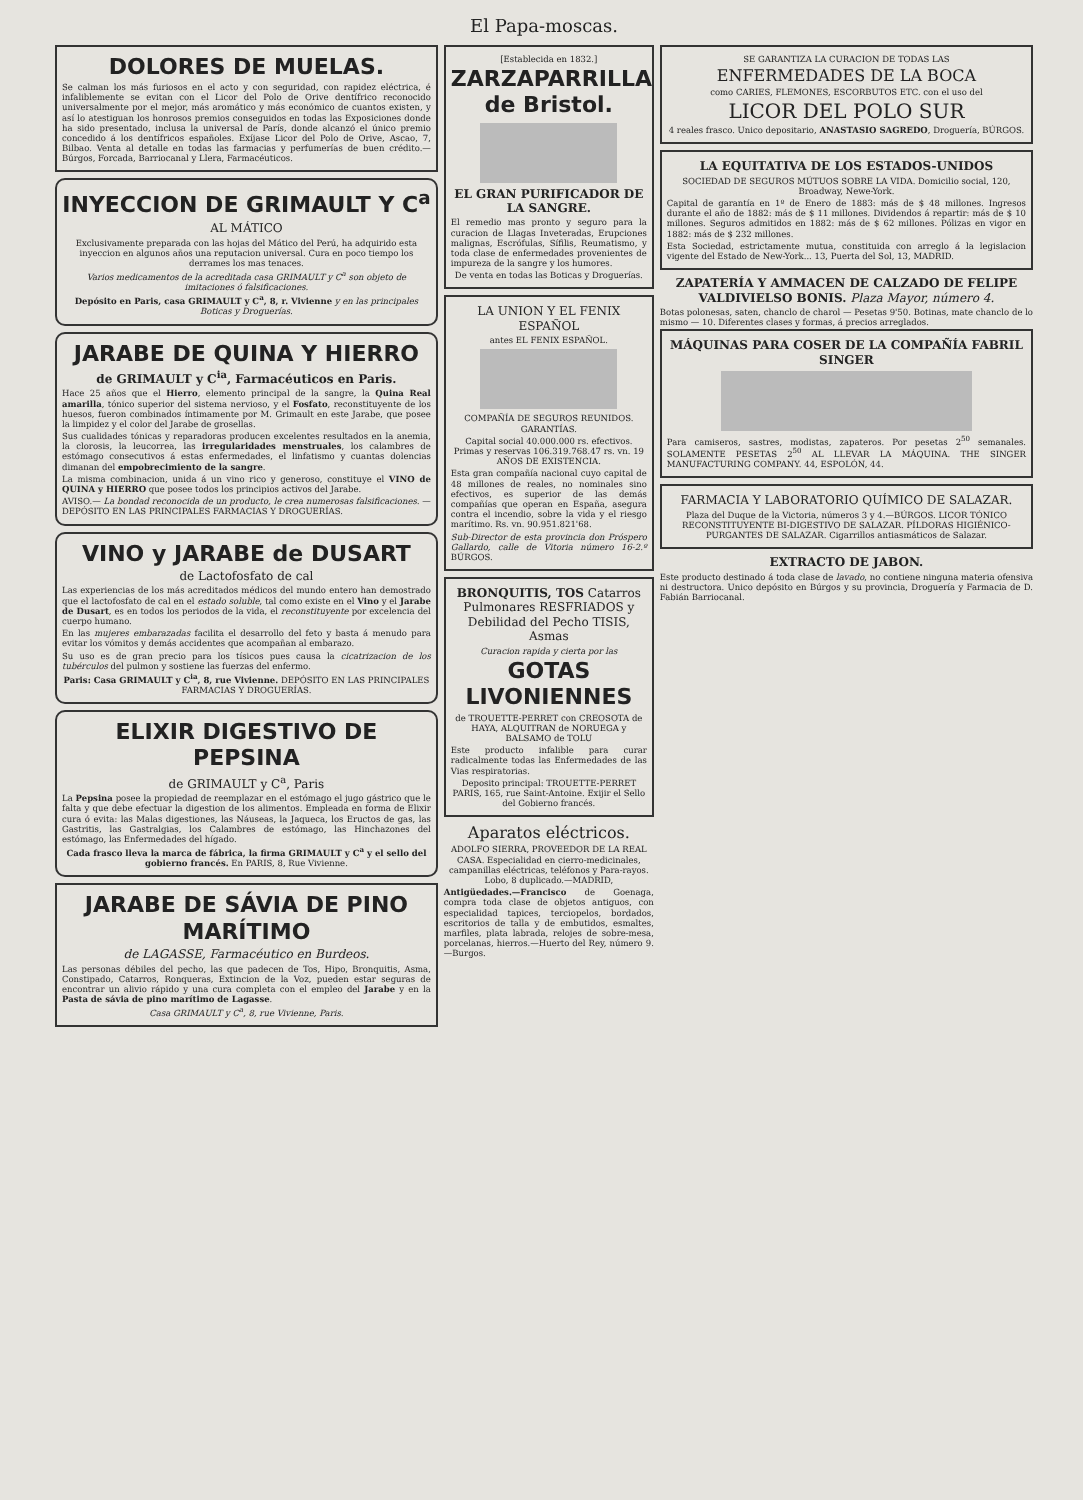El Papa-moscas.
DOLORES DE MUELAS.
Se calman los más furiosos en el acto y con seguridad, con rapidez eléctrica, é infaliblemente se evitan con el Licor del Polo de Orive dentífrico reconocido universalmente por el mejor, más aromático y más económico de cuantos existen, y así lo atestiguan los honrosos premios conseguidos en todas las Exposiciones donde ha sido presentado, inclusa la universal de París, donde alcanzó el único premio concedido á los dentífricos españoles. Exíjase Licor del Polo de Orive, Ascao, 7, Bilbao. Venta al detalle en todas las farmacias y perfumerías de buen crédito.—Búrgos, Forcada, Barriocanal y Llera, Farmacéuticos.
INYECCION DE GRIMAULT Y C<sup>a</sup>
AL MÁTICO
Exclusivamente preparada con las hojas del Mático del Perú, ha adquirido esta inyeccion en algunos años una reputacion universal. Cura en poco tiempo los derrames los mas tenaces.
Varios medicamentos de la acreditada casa GRIMAULT y C<sup>a</sup> son objeto de imitaciones ó falsificaciones.
Depósito en Paris, casa GRIMAULT y C<sup>a</sup>, 8, r. Vivienne y en las principales Boticas y Droguerías.
JARABE DE QUINA Y HIERRO
de GRIMAULT y C<sup>ia</sup>, Farmacéuticos en Paris.
Hace 25 años que el Hierro, elemento principal de la sangre, la Quina Real amarilla, tónico superior del sistema nervioso, y el Fosfato, reconstituyente de los huesos, fueron combinados íntimamente por M. Grimault en este Jarabe, que posee la limpidez y el color del Jarabe de grosellas.
Sus cualidades tónicas y reparadoras producen excelentes resultados en la anemia, la clorosis, la leucorrea, las irregularidades menstruales, los calambres de estómago consecutivos á estas enfermedades, el linfatismo y cuantas dolencias dimanan del empobrecimiento de la sangre.
La misma combinacion, unida á un vino rico y generoso, constituye el VINO de QUINA y HIERRO que posee todos los principios activos del Jarabe.
AVISO.— La bondad reconocida de un producto, le crea numerosas falsificaciones. — DEPÓSITO EN LAS PRINCIPALES FARMACIAS Y DROGUERÍAS.
VINO y JARABE de DUSART
de Lactofosfato de cal
Las experiencias de los más acreditados médicos del mundo entero han demostrado que el lactofosfato de cal en el estado soluble, tal como existe en el Vino y el Jarabe de Dusart, es en todos los periodos de la vida, el reconstituyente por excelencia del cuerpo humano.
En las mujeres embarazadas facilita el desarrollo del feto y basta á menudo para evitar los vómitos y demás accidentes que acompañan al embarazo.
Su uso es de gran precio para los tísicos pues causa la cicatrizacion de los tubérculos del pulmon y sostiene las fuerzas del enfermo.
Paris: Casa GRIMAULT y C<sup>ia</sup>, 8, rue Vivienne. DEPÓSITO EN LAS PRINCIPALES FARMACIAS Y DROGUERÍAS.
ELIXIR DIGESTIVO DE PEPSINA
de GRIMAULT y C<sup>a</sup>, Paris
La Pepsina posee la propiedad de reemplazar en el estómago el jugo gástrico que le falta y que debe efectuar la digestion de los alimentos. Empleada en forma de Elixir cura ó evita: las Malas digestiones, las Náuseas, la Jaqueca, los Eructos de gas, las Gastritis, las Gastralgias, los Calambres de estómago, las Hinchazones del estómago, las Enfermedades del hígado.
Cada frasco lleva la marca de fábrica, la firma GRIMAULT y C<sup>a</sup> y el sello del gobierno francés. En PARIS, 8, Rue Vivienne.
JARABE DE SÁVIA DE PINO MARÍTIMO
de LAGASSE, Farmacéutico en Burdeos.
Las personas débiles del pecho, las que padecen de Tos, Hipo, Bronquitis, Asma, Constipado, Catarros, Ronqueras, Extincion de la Voz, pueden estar seguras de encontrar un alivio rápido y una cura completa con el empleo del Jarabe y en la Pasta de sávia de pino marítimo de Lagasse.
Casa GRIMAULT y C<sup>a</sup>, 8, rue Vivienne, Paris.
[Establecida en 1832.]
ZARZAPARRILLA de Bristol.
EL GRAN PURIFICADOR DE LA SANGRE.
El remedio mas pronto y seguro para la curacion de Llagas Inveteradas, Erupciones malignas, Escrófulas, Sífilis, Reumatismo, y toda clase de enfermedades provenientes de impureza de la sangre y los humores.
De venta en todas las Boticas y Droguerías.
LA UNION Y EL FENIX ESPAÑOL
antes EL FENIX ESPAÑOL.
COMPAÑÍA DE SEGUROS REUNIDOS. GARANTÍAS.
Capital social 40.000.000 rs. efectivos. Primas y reservas 106.319.768.47 rs. vn. 19 AÑOS DE EXISTENCIA.
Esta gran compañía nacional cuyo capital de 48 millones de reales, no nominales sino efectivos, es superior de las demás compañías que operan en España, asegura contra el incendio, sobre la vida y el riesgo marítimo. Rs. vn. 90.951.821'68.
Sub-Director de esta provincia don Próspero Gallardo, calle de Vitoria número 16-2.º BÚRGOS.
BRONQUITIS, TOS Catarros Pulmonares RESFRIADOS y Debilidad del Pecho TISIS, Asmas
Curacion rapida y cierta por las
GOTAS LIVONIENNES
de TROUETTE-PERRET con CREOSOTA de HAYA, ALQUITRAN de NORUEGA y BALSAMO de TOLU
Este producto infalible para curar radicalmente todas las Enfermedades de las Vias respiratorias.
Deposito principal: TROUETTE-PERRET PARIS, 165, rue Saint-Antoine. Exijir el Sello del Gobierno francés.
Aparatos eléctricos.
ADOLFO SIERRA, PROVEEDOR DE LA REAL CASA. Especialidad en cierro-medicinales, campanillas eléctricas, teléfonos y Para-rayos. Lobo, 8 duplicado.—MADRID,
Antigüedades.—Francisco de Goenaga, compra toda clase de objetos antiguos, con especialidad tapices, terciopelos, bordados, escritorios de talla y de embutidos, esmaltes, marfiles, plata labrada, relojes de sobre-mesa, porcelanas, hierros.—Huerto del Rey, número 9.—Burgos.
SE GARANTIZA LA CURACION DE TODAS LAS
ENFERMEDADES DE LA BOCA
como CARIES, FLEMONES, ESCORBUTOS ETC. con el uso del
LICOR DEL POLO SUR
4 reales frasco. Unico depositario, ANASTASIO SAGREDO, Droguería, BÚRGOS.
LA EQUITATIVA DE LOS ESTADOS-UNIDOS
SOCIEDAD DE SEGUROS MÚTUOS SOBRE LA VIDA. Domicilio social, 120, Broadway, Newe-York.
Capital de garantía en 1º de Enero de 1883: más de $ 48 millones. Ingresos durante el año de 1882: más de $ 11 millones. Dividendos á repartir: más de $ 10 millones. Seguros admitidos en 1882: más de $ 62 millones. Pólizas en vigor en 1882: más de $ 232 millones.
Esta Sociedad, estrictamente mutua, constituida con arreglo á la legislacion vigente del Estado de New-York... 13, Puerta del Sol, 13, MADRID.
ZAPATERÍA Y AMMACEN DE CALZADO DE FELIPE VALDIVIELSO BONIS. Plaza Mayor, número 4.
Botas polonesas, saten, chanclo de charol — Pesetas 9'50. Botinas, mate chanclo de lo mismo — 10. Diferentes clases y formas, á precios arreglados.
MÁQUINAS PARA COSER DE LA COMPAÑÍA FABRIL SINGER
Para camiseros, sastres, modistas, zapateros. Por pesetas 2<sup>50</sup> semanales. SOLAMENTE PESETAS 2<sup>50</sup> AL LLEVAR LA MÁQUINA. THE SINGER MANUFACTURING COMPANY. 44, ESPOLÓN, 44.
FARMACIA Y LABORATORIO QUÍMICO DE SALAZAR.
Plaza del Duque de la Victoria, números 3 y 4.—BÚRGOS. LICOR TÓNICO RECONSTITUYENTE BI-DIGESTIVO DE SALAZAR. PÍLDORAS HIGIÉNICO-PURGANTES DE SALAZAR. Cigarrillos antiasmáticos de Salazar.
EXTRACTO DE JABON.
Este producto destinado á toda clase de lavado, no contiene ninguna materia ofensiva ni destructora. Unico depósito en Búrgos y su provincia, Droguería y Farmacia de D. Fabián Barriocanal.